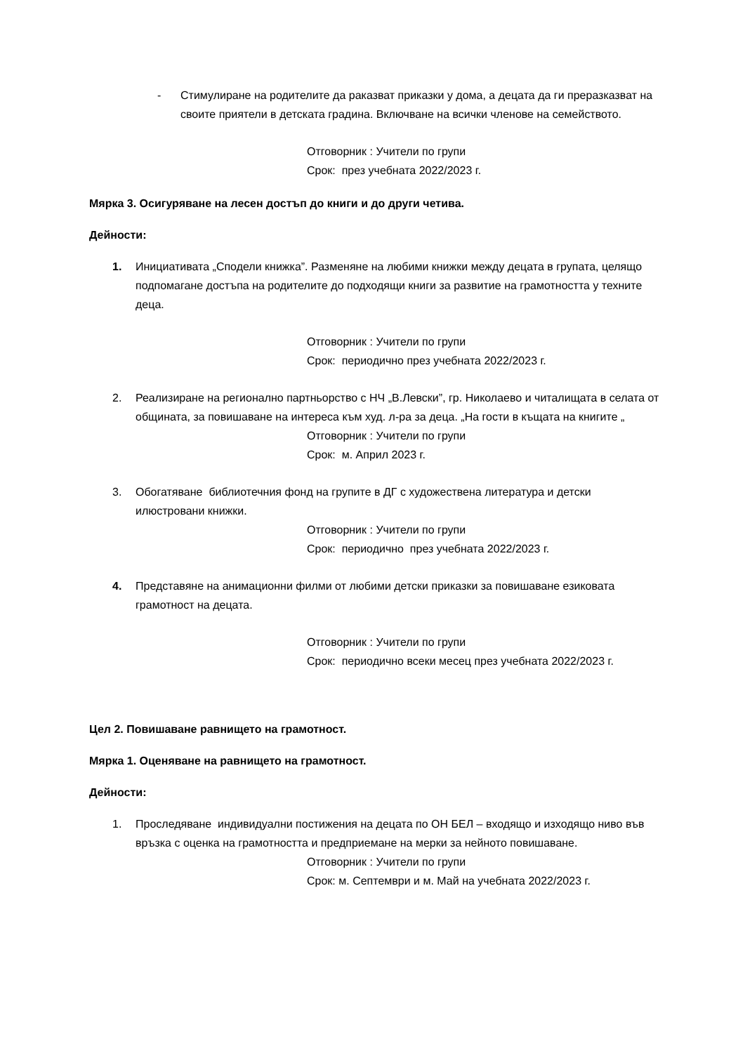- Стимулиране на родителите да раказват приказки у дома, а децата да ги преразказват на своите приятели в детската градина. Включване на всички членове на семейството.
Отговорник : Учители по групи
Срок: през учебната 2022/2023 г.
Мярка 3. Осигуряване на лесен достъп до книги и до други четива.
Дейности:
1. Инициативата „Сподели книжка”. Разменяне на любими книжки между децата в групата, целящо подпомагане достъпа на родителите до подходящи книги за развитие на грамотността у техните деца.
Отговорник : Учители по групи
Срок: периодично през учебната 2022/2023 г.
2. Реализиране на регионално партньорство с НЧ „В.Левски”, гр. Николаево и читалищата в селата от общината, за повишаване на интереса към худ. л-ра за деца. „На гости в къщата на книгите „
Отговорник : Учители по групи
Срок: м. Април 2023 г.
3. Обогатяване библиотечния фонд на групите в ДГ с художествена литература и детски илюстровани книжки.
Отговорник : Учители по групи
Срок: периодично през учебната 2022/2023 г.
4. Представяне на анимационни филми от любими детски приказки за повишаване езиковата грамотност на децата.
Отговорник : Учители по групи
Срок: периодично всеки месец през учебната 2022/2023 г.
Цел 2. Повишаване равнището на грамотност.
Мярка 1. Оценяване на равнището на грамотност.
Дейности:
1. Проследяване индивидуални постижения на децата по ОН БЕЛ – входящо и изходящо ниво във връзка с оценка на грамотността и предприемане на мерки за нейното повишаване.
Отговорник : Учители по групи
Срок: м. Септември и м. Май на учебната 2022/2023 г.